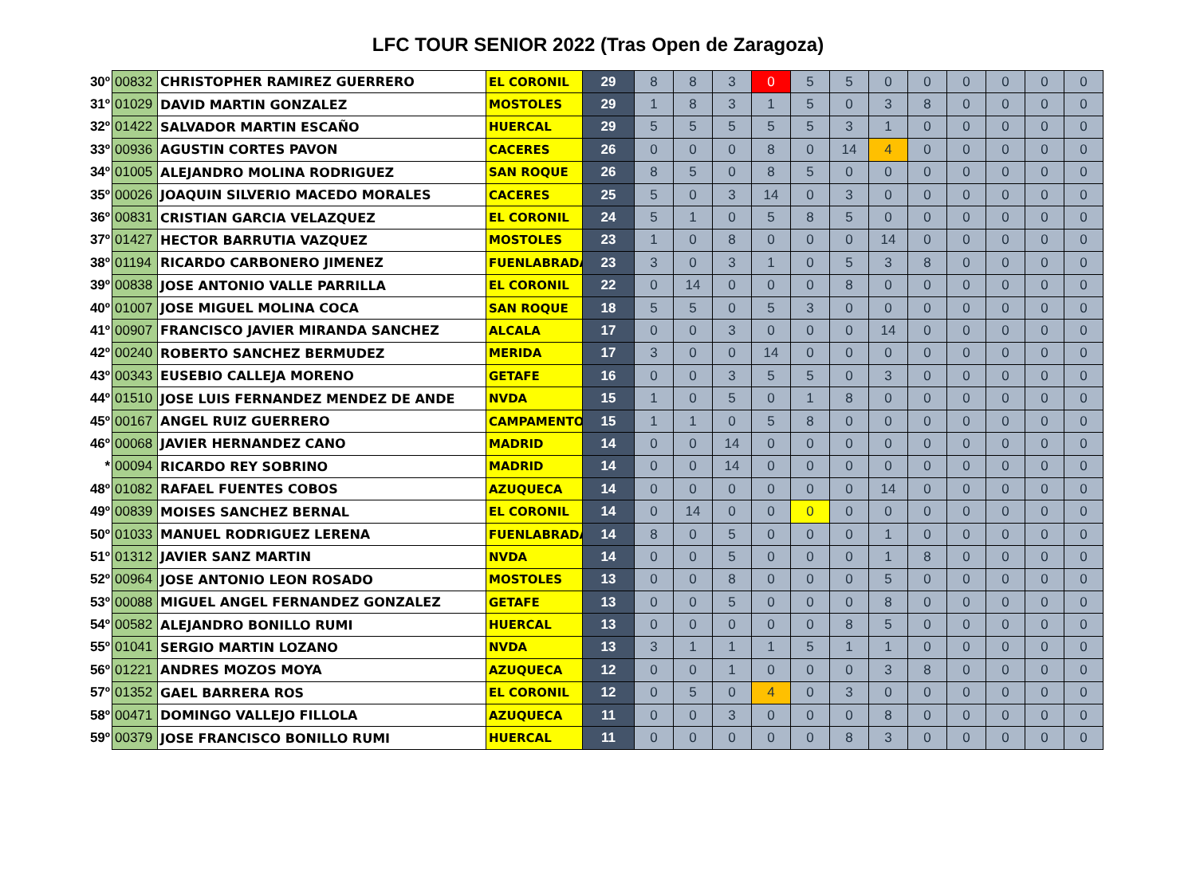LFC TOUR SENIOR 2022 (Tras Open de Zaragoza)
| 30º | 00832 | CHRISTOPHER RAMIREZ GUERRERO | EL CORONIL | 29 | 8 | 8 | 3 | 0 | 5 | 5 | 0 | 0 | 0 | 0 | 0 | 0 |
| 31º | 01029 | DAVID MARTIN GONZALEZ | MOSTOLES | 29 | 1 | 8 | 3 | 1 | 5 | 0 | 3 | 8 | 0 | 0 | 0 | 0 |
| 32º | 01422 | SALVADOR MARTIN ESCAÑO | HUERCAL | 29 | 5 | 5 | 5 | 5 | 5 | 3 | 1 | 0 | 0 | 0 | 0 | 0 |
| 33º | 00936 | AGUSTIN CORTES PAVON | CACERES | 26 | 0 | 0 | 0 | 8 | 0 | 14 | 4 | 0 | 0 | 0 | 0 | 0 |
| 34º | 01005 | ALEJANDRO MOLINA RODRIGUEZ | SAN ROQUE | 26 | 8 | 5 | 0 | 8 | 5 | 0 | 0 | 0 | 0 | 0 | 0 | 0 |
| 35º | 00026 | JOAQUIN SILVERIO MACEDO MORALES | CACERES | 25 | 5 | 0 | 3 | 14 | 0 | 3 | 0 | 0 | 0 | 0 | 0 | 0 |
| 36º | 00831 | CRISTIAN GARCIA VELAZQUEZ | EL CORONIL | 24 | 5 | 1 | 0 | 5 | 8 | 5 | 0 | 0 | 0 | 0 | 0 | 0 |
| 37º | 01427 | HECTOR BARRUTIA VAZQUEZ | MOSTOLES | 23 | 1 | 0 | 8 | 0 | 0 | 0 | 14 | 0 | 0 | 0 | 0 | 0 |
| 38º | 01194 | RICARDO CARBONERO JIMENEZ | FUENLABRADA | 23 | 3 | 0 | 3 | 1 | 0 | 5 | 3 | 8 | 0 | 0 | 0 | 0 |
| 39º | 00838 | JOSE ANTONIO VALLE PARRILLA | EL CORONIL | 22 | 0 | 14 | 0 | 0 | 0 | 8 | 0 | 0 | 0 | 0 | 0 | 0 |
| 40º | 01007 | JOSE MIGUEL MOLINA COCA | SAN ROQUE | 18 | 5 | 5 | 0 | 5 | 3 | 0 | 0 | 0 | 0 | 0 | 0 | 0 |
| 41º | 00907 | FRANCISCO JAVIER MIRANDA SANCHEZ | ALCALA | 17 | 0 | 0 | 3 | 0 | 0 | 0 | 14 | 0 | 0 | 0 | 0 | 0 |
| 42º | 00240 | ROBERTO SANCHEZ BERMUDEZ | MERIDA | 17 | 3 | 0 | 0 | 14 | 0 | 0 | 0 | 0 | 0 | 0 | 0 | 0 |
| 43º | 00343 | EUSEBIO CALLEJA MORENO | GETAFE | 16 | 0 | 0 | 3 | 5 | 5 | 0 | 3 | 0 | 0 | 0 | 0 | 0 |
| 44º | 01510 | JOSE LUIS FERNANDEZ MENDEZ DE ANDE | NVDA | 15 | 1 | 0 | 5 | 0 | 1 | 8 | 0 | 0 | 0 | 0 | 0 | 0 |
| 45º | 00167 | ANGEL RUIZ GUERRERO | CAMPAMENTO | 15 | 1 | 1 | 0 | 5 | 8 | 0 | 0 | 0 | 0 | 0 | 0 | 0 |
| 46º | 00068 | JAVIER HERNANDEZ CANO | MADRID | 14 | 0 | 0 | 14 | 0 | 0 | 0 | 0 | 0 | 0 | 0 | 0 | 0 |
| * | 00094 | RICARDO REY SOBRINO | MADRID | 14 | 0 | 0 | 14 | 0 | 0 | 0 | 0 | 0 | 0 | 0 | 0 | 0 |
| 48º | 01082 | RAFAEL FUENTES COBOS | AZUQUECA | 14 | 0 | 0 | 0 | 0 | 0 | 0 | 14 | 0 | 0 | 0 | 0 | 0 |
| 49º | 00839 | MOISES SANCHEZ BERNAL | EL CORONIL | 14 | 0 | 14 | 0 | 0 | 0 | 0 | 0 | 0 | 0 | 0 | 0 | 0 |
| 50º | 01033 | MANUEL RODRIGUEZ LERENA | FUENLABRADA | 14 | 8 | 0 | 5 | 0 | 0 | 0 | 1 | 0 | 0 | 0 | 0 | 0 |
| 51º | 01312 | JAVIER SANZ MARTIN | NVDA | 14 | 0 | 0 | 5 | 0 | 0 | 0 | 1 | 8 | 0 | 0 | 0 | 0 |
| 52º | 00964 | JOSE ANTONIO LEON ROSADO | MOSTOLES | 13 | 0 | 0 | 8 | 0 | 0 | 0 | 5 | 0 | 0 | 0 | 0 | 0 |
| 53º | 00088 | MIGUEL ANGEL FERNANDEZ GONZALEZ | GETAFE | 13 | 0 | 0 | 5 | 0 | 0 | 0 | 8 | 0 | 0 | 0 | 0 | 0 |
| 54º | 00582 | ALEJANDRO BONILLO RUMI | HUERCAL | 13 | 0 | 0 | 0 | 0 | 0 | 8 | 5 | 0 | 0 | 0 | 0 | 0 |
| 55º | 01041 | SERGIO MARTIN LOZANO | NVDA | 13 | 3 | 1 | 1 | 1 | 5 | 1 | 1 | 0 | 0 | 0 | 0 | 0 |
| 56º | 01221 | ANDRES MOZOS MOYA | AZUQUECA | 12 | 0 | 0 | 1 | 0 | 0 | 0 | 3 | 8 | 0 | 0 | 0 | 0 |
| 57º | 01352 | GAEL BARRERA ROS | EL CORONIL | 12 | 0 | 5 | 0 | 4 | 0 | 3 | 0 | 0 | 0 | 0 | 0 | 0 |
| 58º | 00471 | DOMINGO VALLEJO FILLOLA | AZUQUECA | 11 | 0 | 0 | 3 | 0 | 0 | 0 | 8 | 0 | 0 | 0 | 0 | 0 |
| 59º | 00379 | JOSE FRANCISCO BONILLO RUMI | HUERCAL | 11 | 0 | 0 | 0 | 0 | 0 | 8 | 3 | 0 | 0 | 0 | 0 | 0 |